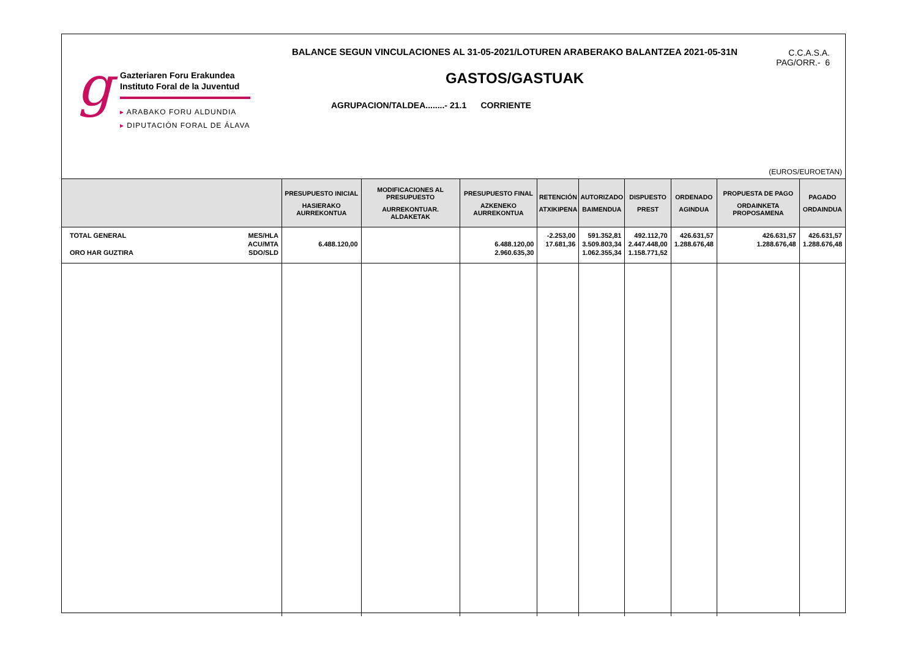g
Gazteriaren Foru Erakundea
Instituto Foral de la Juventud
▸ ARABAKO FORU ALDUNDIA
▸ DIPUTACIÓN FORAL DE ÁLAVA
BALANCE SEGUN VINCULACIONES AL 31-05-2021/LOTUREN ARABERAKO BALANTZEA 2021-05-31N
GASTOS/GASTUAK
AGRUPACION/TALDEA........- 21.1 CORRIENTE
C.C.A.S.A.
PAG/ORR.- 6
(EUROS/EUROETAN)
| | PRESUPUESTO INICIAL HASIERAKO AURREKONTUA | MODIFICACIONES AL PRESUPUESTO AURREKONTUAR. ALDAKETAK | PRESUPUESTO FINAL AZKENEKO AURREKONTUA | RETENCIÓN ATXIKIPENA | AUTORIZADO BAIMENDUA | DISPUESTO PREST | ORDENADO AGINDUA | PROPUESTA DE PAGO ORDAINKETA PROPOSAMENA | PAGADO ORDAINDUA |
| --- | --- | --- | --- | --- | --- | --- | --- | --- | --- |
| TOTAL GENERAL ORO HAR GUZTIRA MES/HLA ACU/MTA SDO/SLD | 6.488.120,00 | | 6.488.120,00 2.960.635,30 | -2.253,00 17.681,36 | 591.352,81 3.509.803,34 1.062.355,34 | 492.112,70 2.447.448,00 1.158.771,52 | 426.631,57 1.288.676,48 | 426.631,57 1.288.676,48 | 426.631,57 1.288.676,48 |